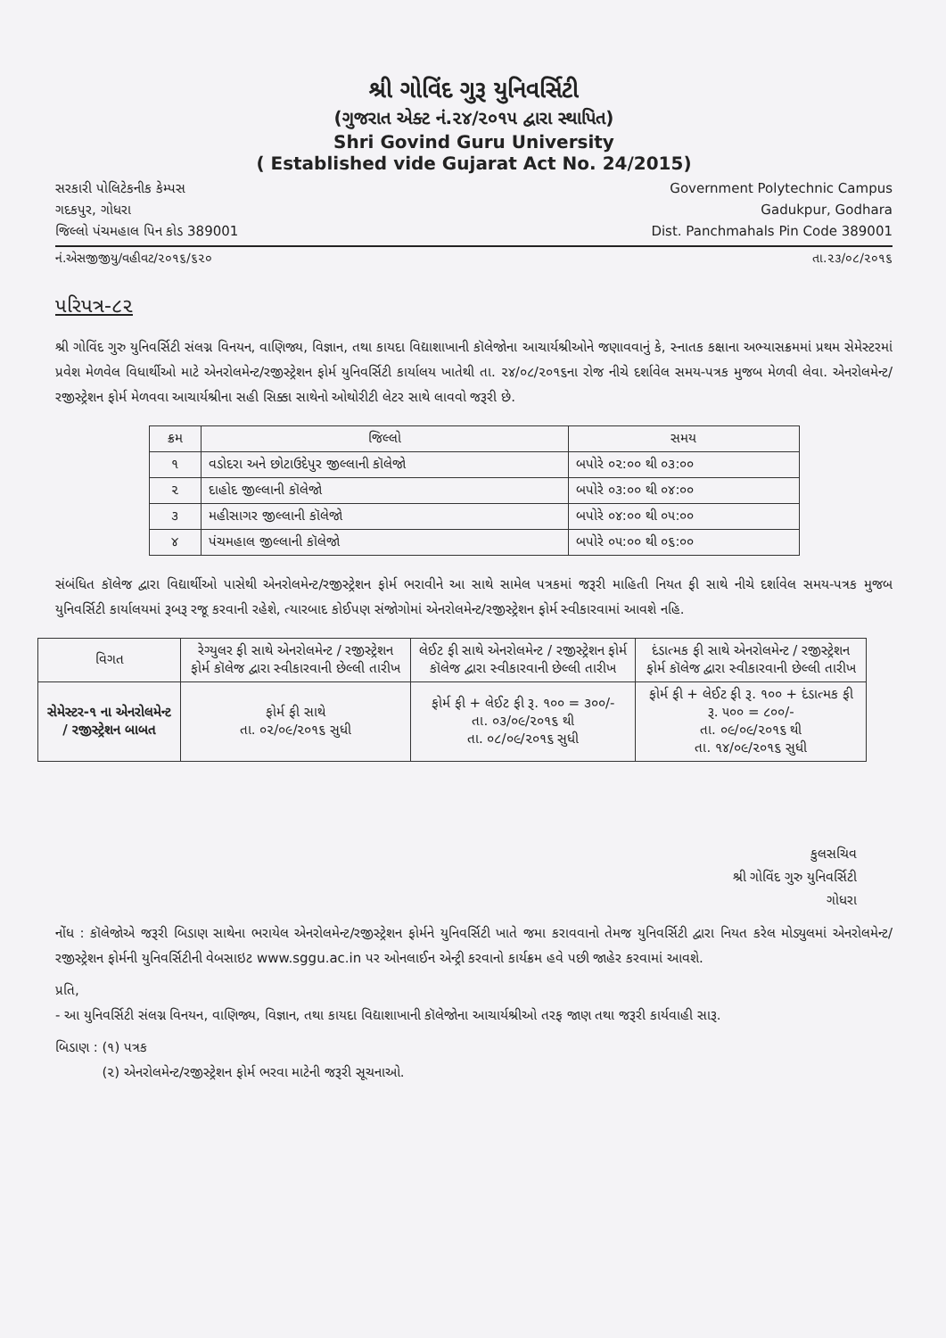શ્રી ગોવિંદ ગુરૂ યુનિવર્સિટી
(ગુજરાત એક્ટ નં.૨૪/૨૦૧૫ દ્વારા સ્થાપિત)
Shri Govind Guru University
( Established vide Gujarat Act No. 24/2015)
સરકારી પોલિટેકનીક કેમ્પસ
ગદકપુર, ગોધરા
જિલ્લો પંચમહાલ પિન કોડ 389001
Government Polytechnic Campus
Gadukpur, Godhara
Dist. Panchmahals Pin Code 389001
નં.એસજીજીયુ/વહીવટ/૨૦૧૬/૬૨૦ તા.૨૩/૦૮/૨૦૧૬
પરિપત્ર-૮૨
શ્રી ગોવિંદ ગુરુ યુનિવર્સિટી સંલગ્ન વિનયન, વાણિજ્ય, વિજ્ઞાન, તથા કાયદા વિદ્યાશાખાની કૉલેજોના આચાર્યશ્રીઓને જણાવવાનું કે, સ્નાતક કક્ષાના અભ્યાસક્રમમાં પ્રથમ સેમેસ્ટરમાં પ્રવેશ મેળવેલ વિધાર્થીઓ માટે એનરોલમેન્ટ/રજીસ્ટ્રેશન ફોર્મ યુનિવર્સિટી કાર્યાલય ખાતેથી તા. ૨૪/૦૮/૨૦૧૬ના રોજ નીચે દર્શાવેલ સમય-પત્રક મુજબ મેળવી લેવા. એનરોલમેન્ટ/રજીસ્ટ્રેશન ફોર્મ મેળવવા આચાર્યશ્રીના સહી સિક્કા સાથેનો ઓથોરીટી લેટર સાથે લાવવો જરૂરી છે.
| ક્રમ | જિલ્લો | સમય |
| --- | --- | --- |
| ૧ | વડોદરા અને છોટાઉદેપુર જીલ્લાની કૉલેજો | બપોરે ૦૨:૦૦ થી ૦૩:૦૦ |
| ૨ | દાહોદ જીલ્લાની કૉલેજો | બપોરે ૦૩:૦૦ થી ૦૪:૦૦ |
| ૩ | મહીસાગર જીલ્લાની કૉલેજો | બપોરે ૦૪:૦૦ થી ૦૫:૦૦ |
| ૪ | પંચમહાલ જીલ્લાની કૉલેજો | બપોરે ૦૫:૦૦ થી ૦૬:૦૦ |
સંબંધિત કૉલેજ દ્વારા વિદ્યાર્થીઓ પાસેથી એનરોલમેન્ટ/રજીસ્ટ્રેશન ફોર્મ ભરાવીને આ સાથે સામેલ પત્રકમાં જરૂરી માહિતી નિયત ફી સાથે નીચે દર્શાવેલ સમય-પત્રક મુજબ યુનિવર્સિટી કાર્યાલયમાં રૂબરૂ રજૂ કરવાની રહેશે, ત્યારબાદ કોઈપણ સંજોગોમાં એનરોલમેન્ટ/રજીસ્ટ્રેશન ફોર્મ સ્વીકારવામાં આવશે નહિ.
| વિગત | રેગ્યુલર ફી સાથે એનરોલમેન્ટ / રજીસ્ટ્રેશન ફોર્મ કૉલેજ દ્વારા સ્વીકારવાની છેલ્લી તારીખ | લેઈટ ફી સાથે એનરોલમેન્ટ / રજીસ્ટ્રેશન ફોર્મ કૉલેજ દ્વારા સ્વીકારવાની છેલ્લી તારીખ | દંડાત્મક ફી સાથે એનરોલમેન્ટ / રજીસ્ટ્રેશન ફોર્મ કૉલેજ દ્વારા સ્વીકારવાની છેલ્લી તારીખ |
| --- | --- | --- | --- |
| સેમેસ્ટર-૧ ના એનરોલમેન્ટ / રજીસ્ટ્રેશન બાબત | ફોર્મ ફી સાથે તા. ૦૨/૦૯/૨૦૧૬ સુધી | ફોર્મ ફી + લેઈટ ફી રૂ. ૧૦૦ = ૩૦૦/- તા. ૦૩/૦૯/૨૦૧૬ થી તા. ૦૮/૦૯/૨૦૧૬ સુધી | ફોર્મ ફી + લેઈટ ફી રૂ. ૧૦૦ + દંડાત્મક ફી રૂ. ૫૦૦ = ૮૦૦/- તા. ૦૯/૦૯/૨૦૧૬ થી તા. ૧૪/૦૯/૨૦૧૬ સુધી |
કુલસચિવ
શ્રી ગોવિંદ ગુરુ યુનિવર્સિટી
ગોધરા
નોંધ : કૉલેજોએ જરૂરી બિડાણ સાથેના ભરાયેલ એનરોલમેન્ટ/રજીસ્ટ્રેશન ફોર્મને યુનિવર્સિટી ખાતે જમા કરાવવાનો તેમજ યુનિવર્સિટી દ્વારા નિયત કરેલ મોડ્યુલમાં એનરોલમેન્ટ/રજીસ્ટ્રેશન ફોર્મની યુનિવર્સિટીની વેબસાઇટ www.sggu.ac.in પર ઓનલાઈન એન્ટ્રી કરવાનો કાર્યક્રમ હવે પછી જાહેર કરવામાં આવશે.
પ્રતિ,
- આ યુનિવર્સિટી સંલગ્ન વિનયન, વાણિજ્ય, વિજ્ઞાન, તથા કાયદા વિદ્યાશાખાની કૉલેજોના આચાર્યશ્રીઓ તરફ જાણ તથા જરૂરી કાર્યવાહી સારૂ.
બિડાણ : (૧) પત્રક
(૨) એનરોલમેન્ટ/રજીસ્ટ્રેશન ફોર્મ ભરવા માટેની જરૂરી સૂચનાઓ.